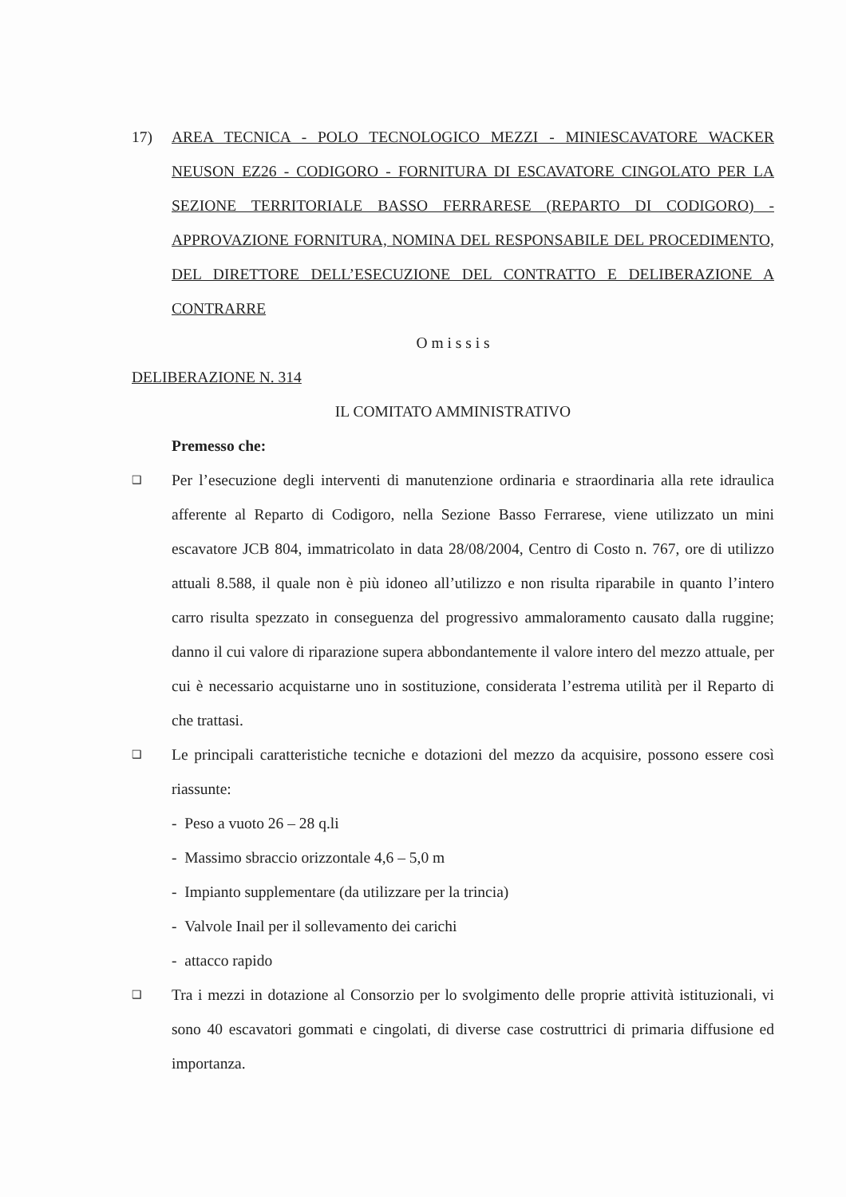17) AREA TECNICA - POLO TECNOLOGICO MEZZI - MINIESCAVATORE WACKER NEUSON EZ26 - CODIGORO - FORNITURA DI ESCAVATORE CINGOLATO PER LA SEZIONE TERRITORIALE BASSO FERRARESE (REPARTO DI CODIGORO) - APPROVAZIONE FORNITURA, NOMINA DEL RESPONSABILE DEL PROCEDIMENTO, DEL DIRETTORE DELL’ESECUZIONE DEL CONTRATTO E DELIBERAZIONE A CONTRARRE
O m i s s i s
DELIBERAZIONE N. 314
IL COMITATO AMMINISTRATIVO
Premesso che:
❑
Per l’esecuzione degli interventi di manutenzione ordinaria e straordinaria alla rete idraulica afferente al Reparto di Codigoro, nella Sezione Basso Ferrarese, viene utilizzato un mini escavatore JCB 804, immatricolato in data 28/08/2004, Centro di Costo n. 767, ore di utilizzo attuali 8.588, il quale non è più idoneo all’utilizzo e non risulta riparabile in quanto l’intero carro risulta spezzato in conseguenza del progressivo ammaloramento causato dalla ruggine; danno il cui valore di riparazione supera abbondantemente il valore intero del mezzo attuale, per cui è necessario acquistarne uno in sostituzione, considerata l’estrema utilità per il Reparto di che trattasi.
❑
Le principali caratteristiche tecniche e dotazioni del mezzo da acquisire, possono essere così riassunte:
- Peso a vuoto 26 – 28 q.li
- Massimo sbraccio orizzontale 4,6 – 5,0 m
- Impianto supplementare (da utilizzare per la trincia)
- Valvole Inail per il sollevamento dei carichi
- attacco rapido
❑
Tra i mezzi in dotazione al Consorzio per lo svolgimento delle proprie attività istituzionali, vi sono 40 escavatori gommati e cingolati, di diverse case costruttrici di primaria diffusione ed importanza.